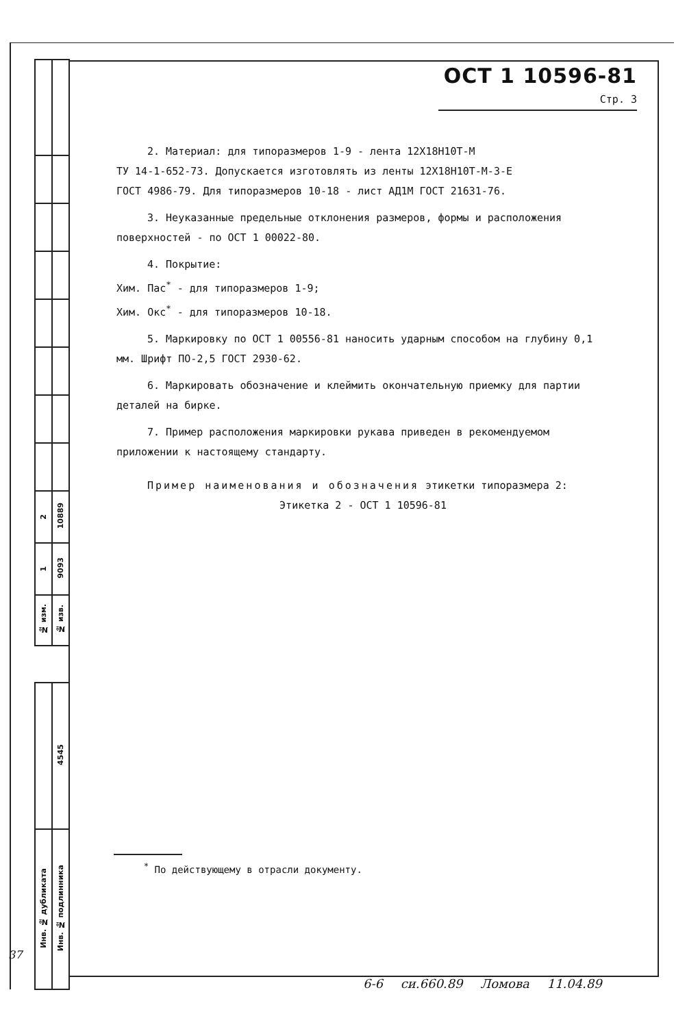| 2 | 10889 |
| 1 | 9093 |
| № изм. | № изв. |
| | 4545 |
| Инв. № дубликата | Инв. № подлинника |
ОСТ 1 10596-81 Стр. 3
2. Материал: для типоразмеров 1-9 - лента 12Х18Н10Т-М
ТУ 14-1-652-73. Допускается изготовлять из ленты 12Х18Н10Т-М-3-Е
ГОСТ 4986-79. Для типоразмеров 10-18 - лист АД1М ГОСТ 21631-76.
3. Неуказанные предельные отклонения размеров, формы и расположения поверхностей - по ОСТ 1 00022-80.
4. Покрытие:
Хим. Пас<sup>*</sup> - для типоразмеров 1-9;
Хим. Окс<sup>*</sup> - для типоразмеров 10-18.
5. Маркировку по ОСТ 1 00556-81 наносить ударным способом на глубину 0,1 мм. Шрифт ПО-2,5 ГОСТ 2930-62.
6. Маркировать обозначение и клеймить окончательную приемку для партии деталей на бирке.
7. Пример расположения маркировки рукава приведен в рекомендуемом приложении к настоящему стандарту.
Пример наименования и обозначения этикетки типоразмера 2:
Этикетка 2 - ОСТ 1 10596-81
<sup>*</sup> По действующему в отрасли документу.
37
6-6 си.660.89 Ломова 11.04.89